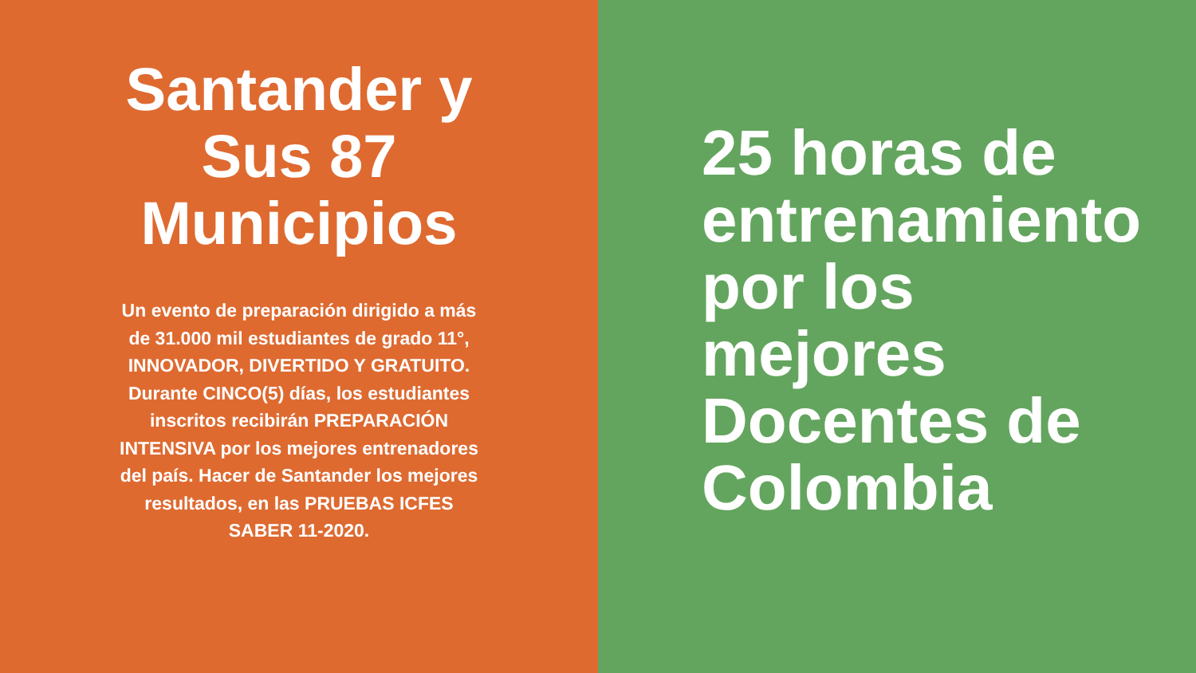Santander y Sus 87 Municipios
Un evento de preparación dirigido a más de 31.000 mil estudiantes de grado 11°, INNOVADOR, DIVERTIDO Y GRATUITO. Durante CINCO(5) días, los estudiantes inscritos recibirán PREPARACIÓN INTENSIVA por los mejores entrenadores del país. Hacer de Santander los mejores resultados, en las PRUEBAS ICFES SABER 11-2020.
25 horas de entrenamiento por los mejores Docentes de Colombia